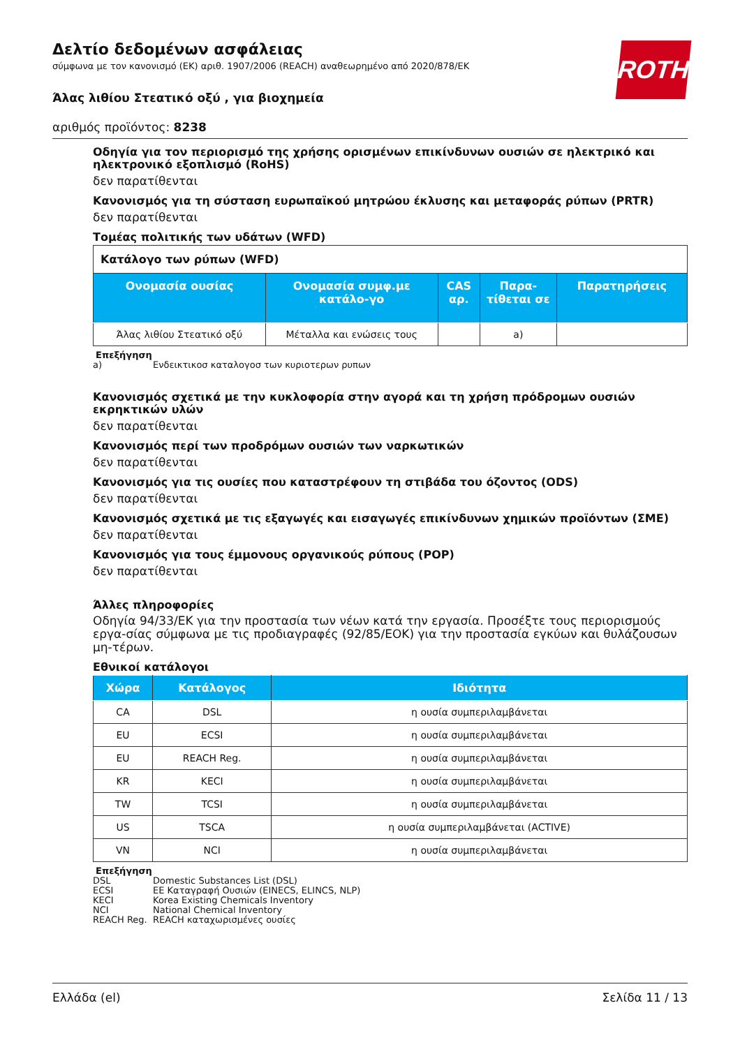ROTH
Δελτίο δεδομένων ασφάλειας
σύμφωνα με τον κανονισμό (ΕΚ) αριθ. 1907/2006 (REACH) αναθεωρημένο από 2020/878/ΕΚ
Άλας λιθίου Στεατικό οξύ , για βιοχημεία
αριθμός προϊόντος: 8238
Οδηγία για τον περιορισμό της χρήσης ορισμένων επικίνδυνων ουσιών σε ηλεκτρικό και ηλεκτρονικό εξοπλισμό (RoHS)
δεν παρατίθενται
Κανονισμός για τη σύσταση ευρωπαϊκού μητρώου έκλυσης και μεταφοράς ρύπων (PRTR)
δεν παρατίθενται
Τομέας πολιτικής των υδάτων (WFD)
| Κατάλογο των ρύπων (WFD) | | | | |
| Ονομασία ουσίας | Ονομασία συμφ.με κατάλο-γο | CAS αρ. | Παρα-τίθεται σε | Παρατηρήσεις |
| Άλας λιθίου Στεατικό οξύ | Μέταλλα και ενώσεις τους | | a) | |
Επεξήγηση
a) Ενδεικτικοσ καταλογοσ των κυριοτερων ρυπων
Κανονισμός σχετικά με την κυκλοφορία στην αγορά και τη χρήση πρόδρομων ουσιών εκρηκτικών υλών
δεν παρατίθενται
Κανονισμός περί των προδρόμων ουσιών των ναρκωτικών
δεν παρατίθενται
Κανονισμός για τις ουσίες που καταστρέφουν τη στιβάδα του όζοντος (ODS)
δεν παρατίθενται
Κανονισμός σχετικά με τις εξαγωγές και εισαγωγές επικίνδυνων χημικών προϊόντων (ΣΜΕ)
δεν παρατίθενται
Κανονισμός για τους έμμονους οργανικούς ρύπους (POP)
δεν παρατίθενται
Άλλες πληροφορίες
Οδηγία 94/33/ΕΚ για την προστασία των νέων κατά την εργασία. Προσέξτε τους περιορισμούς εργα-σίας σύμφωνα με τις προδιαγραφές (92/85/ΕΟΚ) για την προστασία εγκύων και θυλάζουσων μη-τέρων.
Εθνικοί κατάλογοι
| Χώρα | Κατάλογος | Ιδιότητα |
| --- | --- | --- |
| CA | DSL | η ουσία συμπεριλαμβάνεται |
| EU | ECSI | η ουσία συμπεριλαμβάνεται |
| EU | REACH Reg. | η ουσία συμπεριλαμβάνεται |
| KR | KECI | η ουσία συμπεριλαμβάνεται |
| TW | TCSI | η ουσία συμπεριλαμβάνεται |
| US | TSCA | η ουσία συμπεριλαμβάνεται (ACTIVE) |
| VN | NCI | η ουσία συμπεριλαμβάνεται |
Επεξήγηση
DSL Domestic Substances List (DSL)
ECSI ΕΕ Καταγραφή Ουσιών (EINECS, ELINCS, NLP)
KECI Korea Existing Chemicals Inventory
NCI National Chemical Inventory
REACH Reg. REACH καταχωρισμένες ουσίες
Ελλάδα (el) Σελίδα 11 / 13